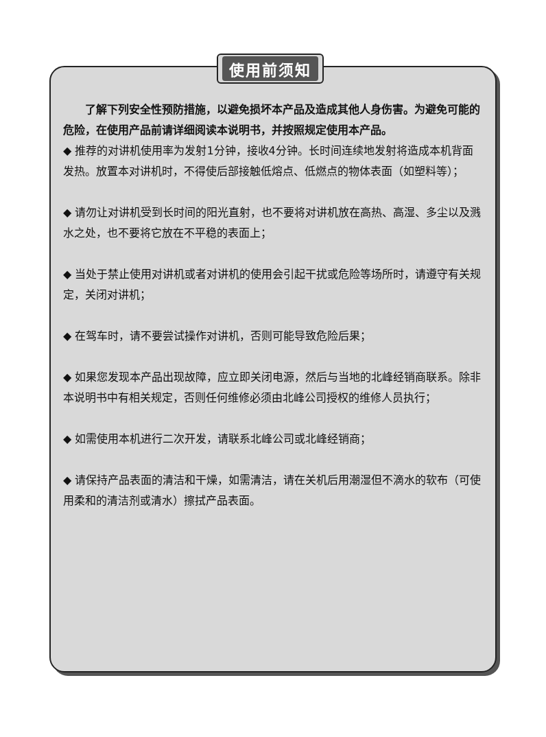使用前须知
　　了解下列安全性预防措施，以避免损坏本产品及造成其他人身伤害。为避免可能的危险，在使用产品前请详细阅读本说明书，并按照规定使用本产品。
◆ 推荐的对讲机使用率为发射1分钟，接收4分钟。长时间连续地发射将造成本机背面发热。放置本对讲机时，不得使后部接触低熔点、低燃点的物体表面（如塑料等）；
◆ 请勿让对讲机受到长时间的阳光直射，也不要将对讲机放在高热、高湿、多尘以及溅水之处，也不要将它放在不平稳的表面上；
◆ 当处于禁止使用对讲机或者对讲机的使用会引起干扰或危险等场所时，请遵守有关规定，关闭对讲机；
◆ 在驾车时，请不要尝试操作对讲机，否则可能导致危险后果；
◆ 如果您发现本产品出现故障，应立即关闭电源，然后与当地的北峰经销商联系。除非本说明书中有相关规定，否则任何维修必须由北峰公司授权的维修人员执行；
◆ 如需使用本机进行二次开发，请联系北峰公司或北峰经销商；
◆ 请保持产品表面的清洁和干燥，如需清洁，请在关机后用潮湿但不滴水的软布（可使用柔和的清洁剂或清水）擦拭产品表面。